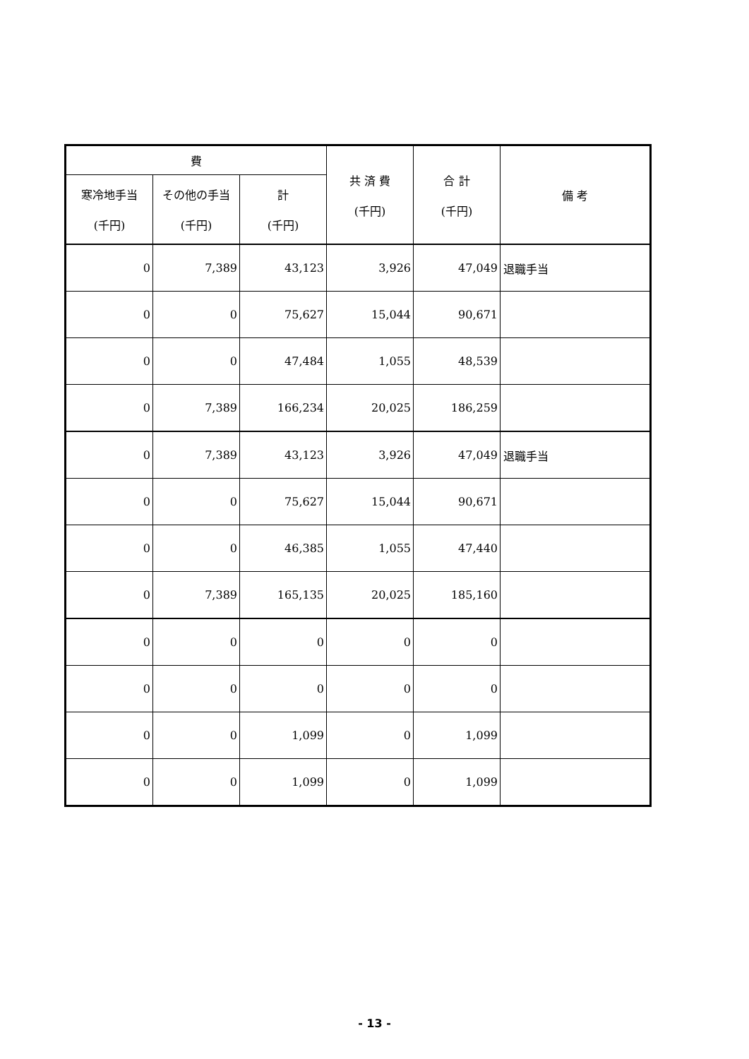| 費 | | | 共 済 費 (千円) | 合 計 (千円) | 備 考 |
| --- | --- | --- | --- | --- | --- |
| 寒冷地手当 (千円) | その他の手当 (千円) | 計 (千円) | | | |
| 0 | 7,389 | 43,123 | 3,926 | 47,049 | 退職手当 |
| 0 | 0 | 75,627 | 15,044 | 90,671 | |
| 0 | 0 | 47,484 | 1,055 | 48,539 | |
| 0 | 7,389 | 166,234 | 20,025 | 186,259 | |
| 0 | 7,389 | 43,123 | 3,926 | 47,049 | 退職手当 |
| 0 | 0 | 75,627 | 15,044 | 90,671 | |
| 0 | 0 | 46,385 | 1,055 | 47,440 | |
| 0 | 7,389 | 165,135 | 20,025 | 185,160 | |
| 0 | 0 | 0 | 0 | 0 | |
| 0 | 0 | 0 | 0 | 0 | |
| 0 | 0 | 1,099 | 0 | 1,099 | |
| 0 | 0 | 1,099 | 0 | 1,099 | |
- 13 -